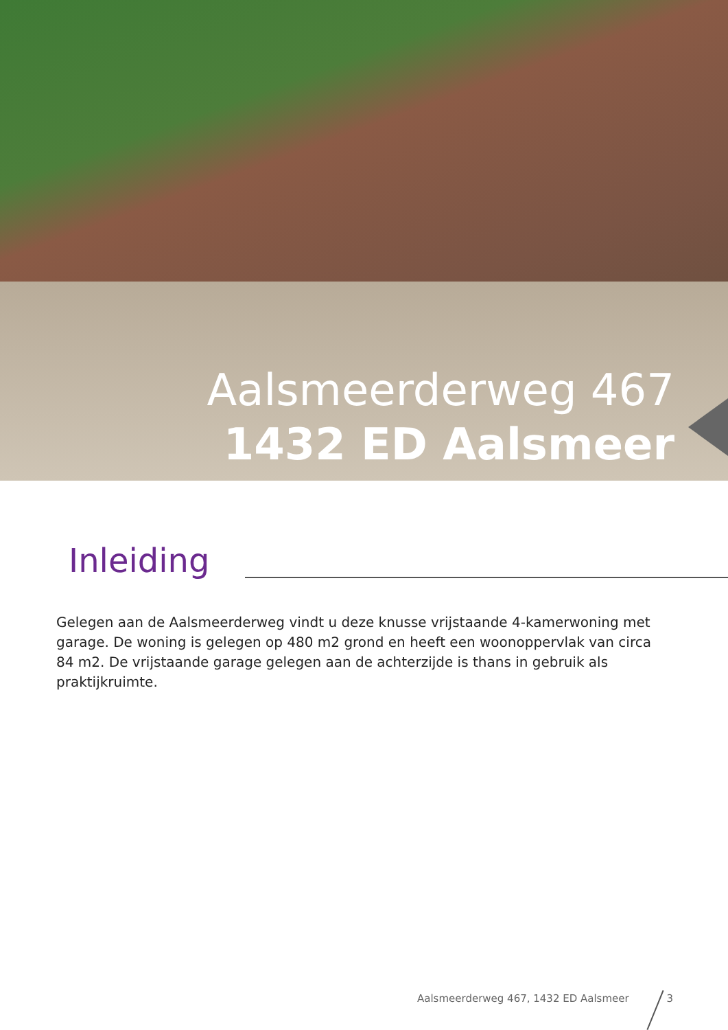Aalsmeerderweg 467
1432 ED Aalsmeer
Inleiding
Gelegen aan de Aalsmeerderweg vindt u deze knusse vrijstaande 4-kamerwoning met garage. De woning is gelegen op 480 m2 grond en heeft een woonoppervlak van circa 84 m2. De vrijstaande garage gelegen aan de achterzijde is thans in gebruik als praktijkruimte.
Aalsmeerderweg 467, 1432 ED Aalsmeer 3